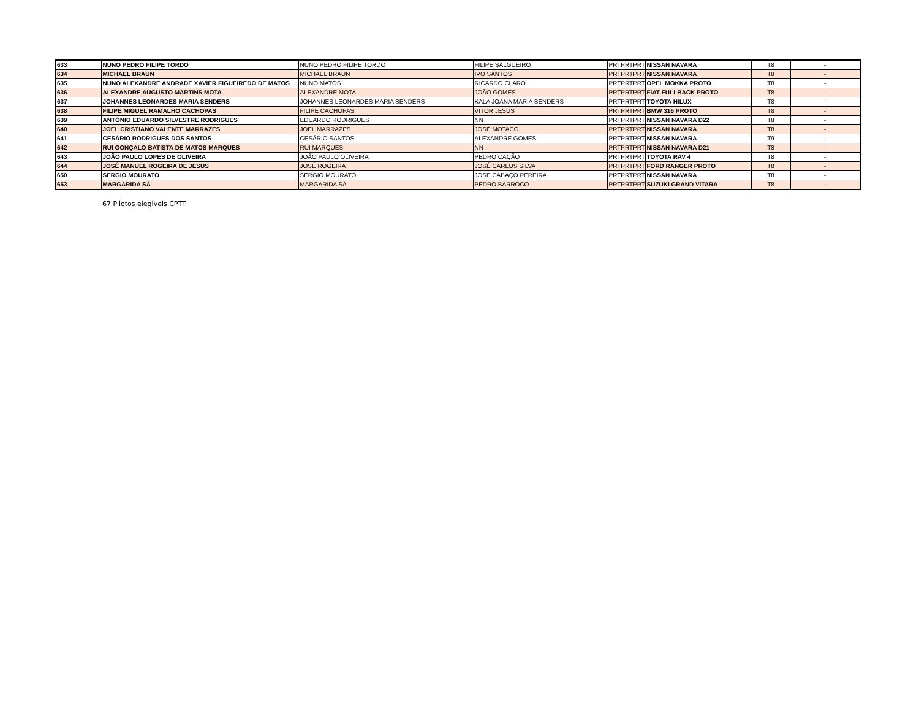| 633 | NUNO PEDRO FILIPE TORDO | NUNO PEDRO FILIPE TORDO | FILIPE SALGUEIRO | PRTPRTPRT | NISSAN NAVARA | T8 | - |
| 634 | MICHAEL BRAUN | MICHAEL BRAUN | IVO SANTOS | PRTPRTPRT | NISSAN NAVARA | T8 | - |
| 635 | NUNO ALEXANDRE ANDRADE XAVIER FIGUEIREDO DE MATOS | NUNO MATOS | RICARDO CLARO | PRTPRTPRT | OPEL MOKKA PROTO | T8 | - |
| 636 | ALEXANDRE AUGUSTO MARTINS MOTA | ALEXANDRE MOTA | JOÃO GOMES | PRTPRTPRT | FIAT FULLBACK PROTO | T8 | - |
| 637 | JOHANNES LEONARDES MARIA SENDERS | JOHANNES LEONARDES MARIA SENDERS | KALA JOANA MARIA SENDERS | PRTPRTPRT | TOYOTA HILUX | T8 | - |
| 638 | FILIPE MIGUEL RAMALHO CACHOPAS | FILIPE CACHOPAS | VITOR JESUS | PRTPRTPRT | BMW 316 PROTO | T8 | - |
| 639 | ANTÓNIO EDUARDO SILVESTRE RODRIGUES | EDUARDO RODRIGUES | NN | PRTPRTPRT | NISSAN NAVARA D22 | T8 | - |
| 640 | JOEL CRISTIANO VALENTE MARRAZES | JOEL MARRAZES | JOSÉ MOTACO | PRTPRTPRT | NISSAN NAVARA | T8 | - |
| 641 | CESÁRIO RODRIGUES DOS SANTOS | CESÁRIO SANTOS | ALEXANDRE GOMES | PRTPRTPRT | NISSAN NAVARA | T9 | - |
| 642 | RUI GONÇALO BATISTA DE MATOS MARQUES | RUI MARQUES | NN | PRTPRTPRT | NISSAN NAVARA D21 | T8 | - |
| 643 | JOÃO PAULO LOPES DE OLIVEIRA | JOÃO PAULO OLIVEIRA | PEDRO CAÇÃO | PRTPRTPRT | TOYOTA RAV 4 | T8 | - |
| 644 | JOSÉ MANUEL ROGEIRA DE JESUS | JOSÉ ROGEIRA | JOSÉ CARLOS SILVA | PRTPRTPRT | FORD RANGER PROTO | T8 | - |
| 650 | SERGIO MOURATO | SERGIO MOURATO | JOSE CABAÇO PEREIRA | PRTPRTPRT | NISSAN NAVARA | T8 | - |
| 653 | MARGARIDA SÁ | MARGARIDA SÁ | PEDRO BARROCO | PRTPRTPRT | SUZUKI GRAND VITARA | T8 | - |
67 Pilotos elegiveis CPTT